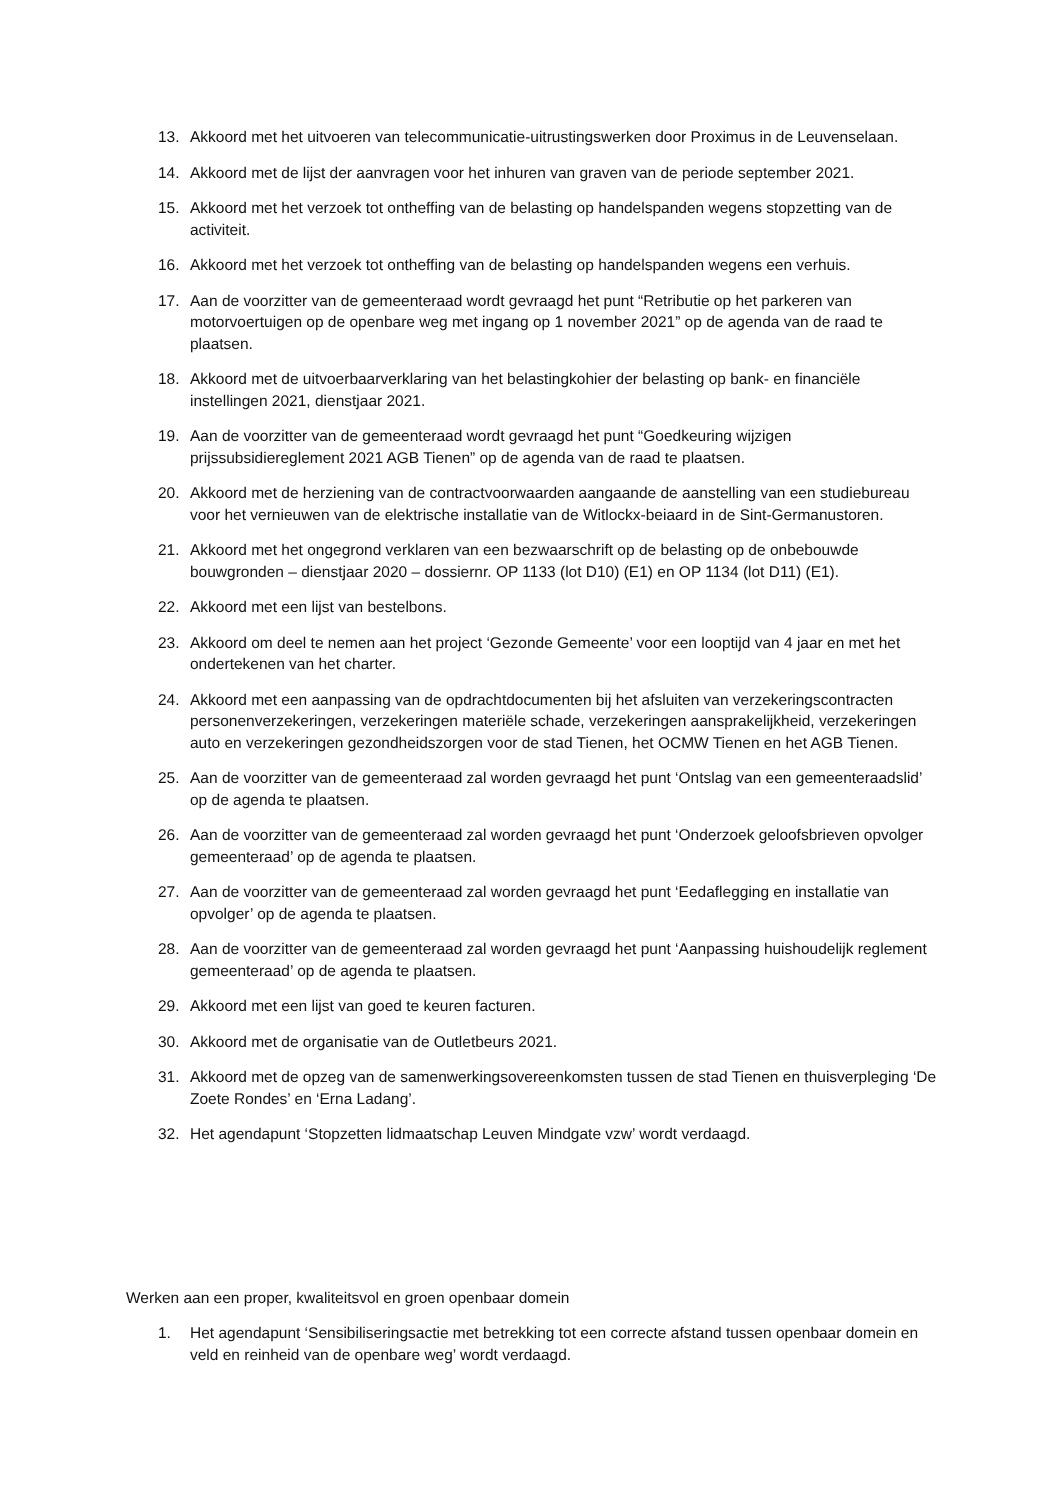13. Akkoord met het uitvoeren van telecommunicatie-uitrustingswerken door Proximus in de Leuvenselaan.
14. Akkoord met de lijst der aanvragen voor het inhuren van graven van de periode september 2021.
15. Akkoord met het verzoek tot ontheffing van de belasting op handelspanden wegens stopzetting van de activiteit.
16. Akkoord met het verzoek tot ontheffing van de belasting op handelspanden wegens een verhuis.
17. Aan de voorzitter van de gemeenteraad wordt gevraagd het punt “Retributie op het parkeren van motorvoertuigen op de openbare weg met ingang op 1 november 2021” op de agenda van de raad te plaatsen.
18. Akkoord met de uitvoerbaarverklaring van het belastingkohier der belasting op bank- en financiële instellingen 2021, dienstjaar 2021.
19. Aan de voorzitter van de gemeenteraad wordt gevraagd het punt “Goedkeuring wijzigen prijssubsidiereglement 2021 AGB Tienen” op de agenda van de raad te plaatsen.
20. Akkoord met de herziening van de contractvoorwaarden aangaande de aanstelling van een studiebureau voor het vernieuwen van de elektrische installatie van de Witlockx-beiaard in de Sint-Germanustoren.
21. Akkoord met het ongegrond verklaren van een bezwaarschrift op de belasting op de onbebouwde bouwgronden – dienstjaar 2020 – dossiernr. OP 1133 (lot D10) (E1) en OP 1134 (lot D11) (E1).
22. Akkoord met een lijst van bestelbons.
23. Akkoord om deel te nemen aan het project ‘Gezonde Gemeente’ voor een looptijd van 4 jaar en met het ondertekenen van het charter.
24. Akkoord met een aanpassing van de opdrachtdocumenten bij het afsluiten van verzekeringscontracten personenverzekeringen, verzekeringen materiële schade, verzekeringen aansprakelijkheid, verzekeringen auto en verzekeringen gezondheidszorgen voor de stad Tienen, het OCMW Tienen en het AGB Tienen.
25. Aan de voorzitter van de gemeenteraad zal worden gevraagd het punt ‘Ontslag van een gemeenteraadslid’ op de agenda te plaatsen.
26. Aan de voorzitter van de gemeenteraad zal worden gevraagd het punt ‘Onderzoek geloofsbrieven opvolger gemeenteraad’ op de agenda te plaatsen.
27. Aan de voorzitter van de gemeenteraad zal worden gevraagd het punt ‘Eedaflegging en installatie van opvolger’ op de agenda te plaatsen.
28. Aan de voorzitter van de gemeenteraad zal worden gevraagd het punt ‘Aanpassing huishoudelijk reglement gemeenteraad’ op de agenda te plaatsen.
29. Akkoord met een lijst van goed te keuren facturen.
30. Akkoord met de organisatie van de Outletbeurs 2021.
31. Akkoord met de opzeg van de samenwerkingsovereenkomsten tussen de stad Tienen en thuisverpleging ‘De Zoete Rondes’ en ‘Erna Ladang’.
32. Het agendapunt ‘Stopzetten lidmaatschap Leuven Mindgate vzw’ wordt verdaagd.
Werken aan een proper, kwaliteitsvol en groen openbaar domein
1. Het agendapunt ‘Sensibiliseringsactie met betrekking tot een correcte afstand tussen openbaar domein en veld en reinheid van de openbare weg’ wordt verdaagd.